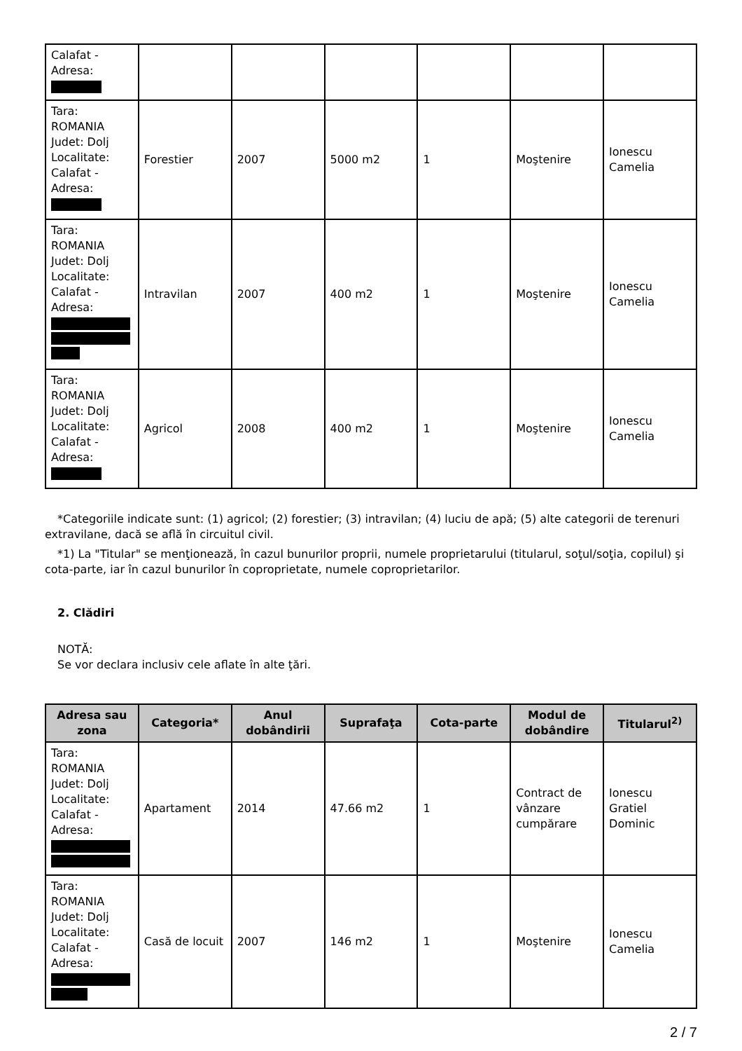| Calafat - Adresa: | | | | | | |
| Tara: ROMANIA Judet: Dolj Localitate: Calafat - Adresa: | Forestier | 2007 | 5000 m2 | 1 | Moştenire | Ionescu Camelia |
| Tara: ROMANIA Judet: Dolj Localitate: Calafat - Adresa: | Intravilan | 2007 | 400 m2 | 1 | Moştenire | Ionescu Camelia |
| Tara: ROMANIA Judet: Dolj Localitate: Calafat - Adresa: | Agricol | 2008 | 400 m2 | 1 | Moştenire | Ionescu Camelia |
*Categoriile indicate sunt: (1) agricol; (2) forestier; (3) intravilan; (4) luciu de apă; (5) alte categorii de terenuri extravilane, dacă se află în circuitul civil.
*1) La "Titular" se menţionează, în cazul bunurilor proprii, numele proprietarului (titularul, soţul/soţia, copilul) şi cota-parte, iar în cazul bunurilor în coproprietate, numele coproprietarilor.
2. Clădiri
NOTĂ:
Se vor declara inclusiv cele aflate în alte ţări.
| Adresa sau zona | Categoria* | Anul dobândirii | Suprafaţa | Cota-parte | Modul de dobândire | Titularul<sup>2)</sup> |
| --- | --- | --- | --- | --- | --- | --- |
| Tara: ROMANIA Judet: Dolj Localitate: Calafat - Adresa: | Apartament | 2014 | 47.66 m2 | 1 | Contract de vânzare cumpărare | Ionescu Gratiel Dominic |
| Tara: ROMANIA Judet: Dolj Localitate: Calafat - Adresa: | Casă de locuit | 2007 | 146 m2 | 1 | Moştenire | Ionescu Camelia |
2 / 7